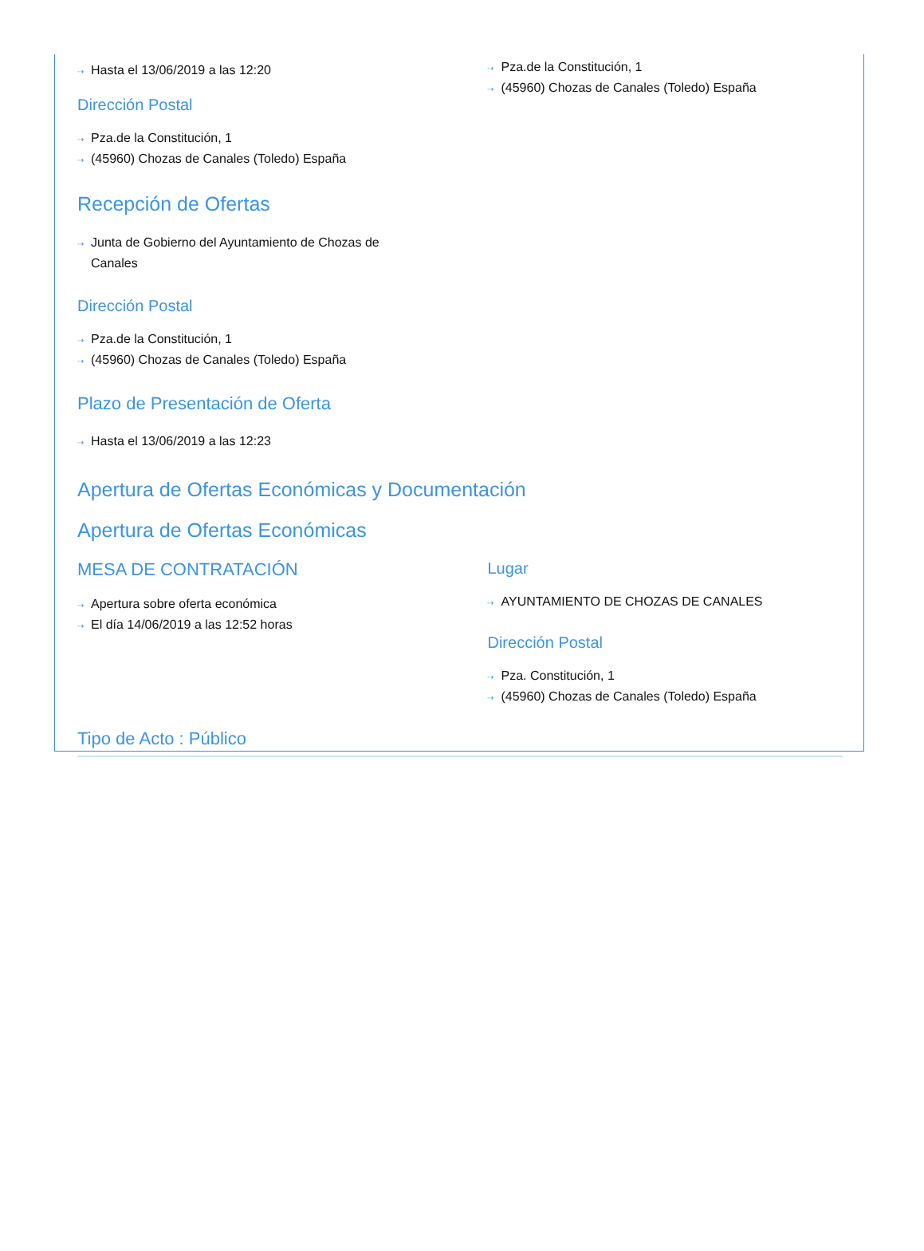⇢ Hasta el 13/06/2019 a las 12:20
Dirección Postal
⇢ Pza.de la Constitución, 1
⇢ (45960) Chozas de Canales (Toledo) España
Recepción de Ofertas
⇢ Junta de Gobierno del Ayuntamiento de Chozas de Canales
Dirección Postal
⇢ Pza.de la Constitución, 1
⇢ (45960) Chozas de Canales (Toledo) España
Plazo de Presentación de Oferta
⇢ Hasta el 13/06/2019 a las 12:23
⇢ Pza.de la Constitución, 1
⇢ (45960) Chozas de Canales (Toledo) España
Apertura de Ofertas Económicas y Documentación
Apertura de Ofertas Económicas
MESA DE CONTRATACIÓN
⇢ Apertura sobre oferta económica
⇢ El día 14/06/2019 a las 12:52 horas
Lugar
⇢ AYUNTAMIENTO DE CHOZAS DE CANALES
Dirección Postal
⇢ Pza. Constitución, 1
⇢ (45960) Chozas de Canales (Toledo) España
Tipo de Acto : Público